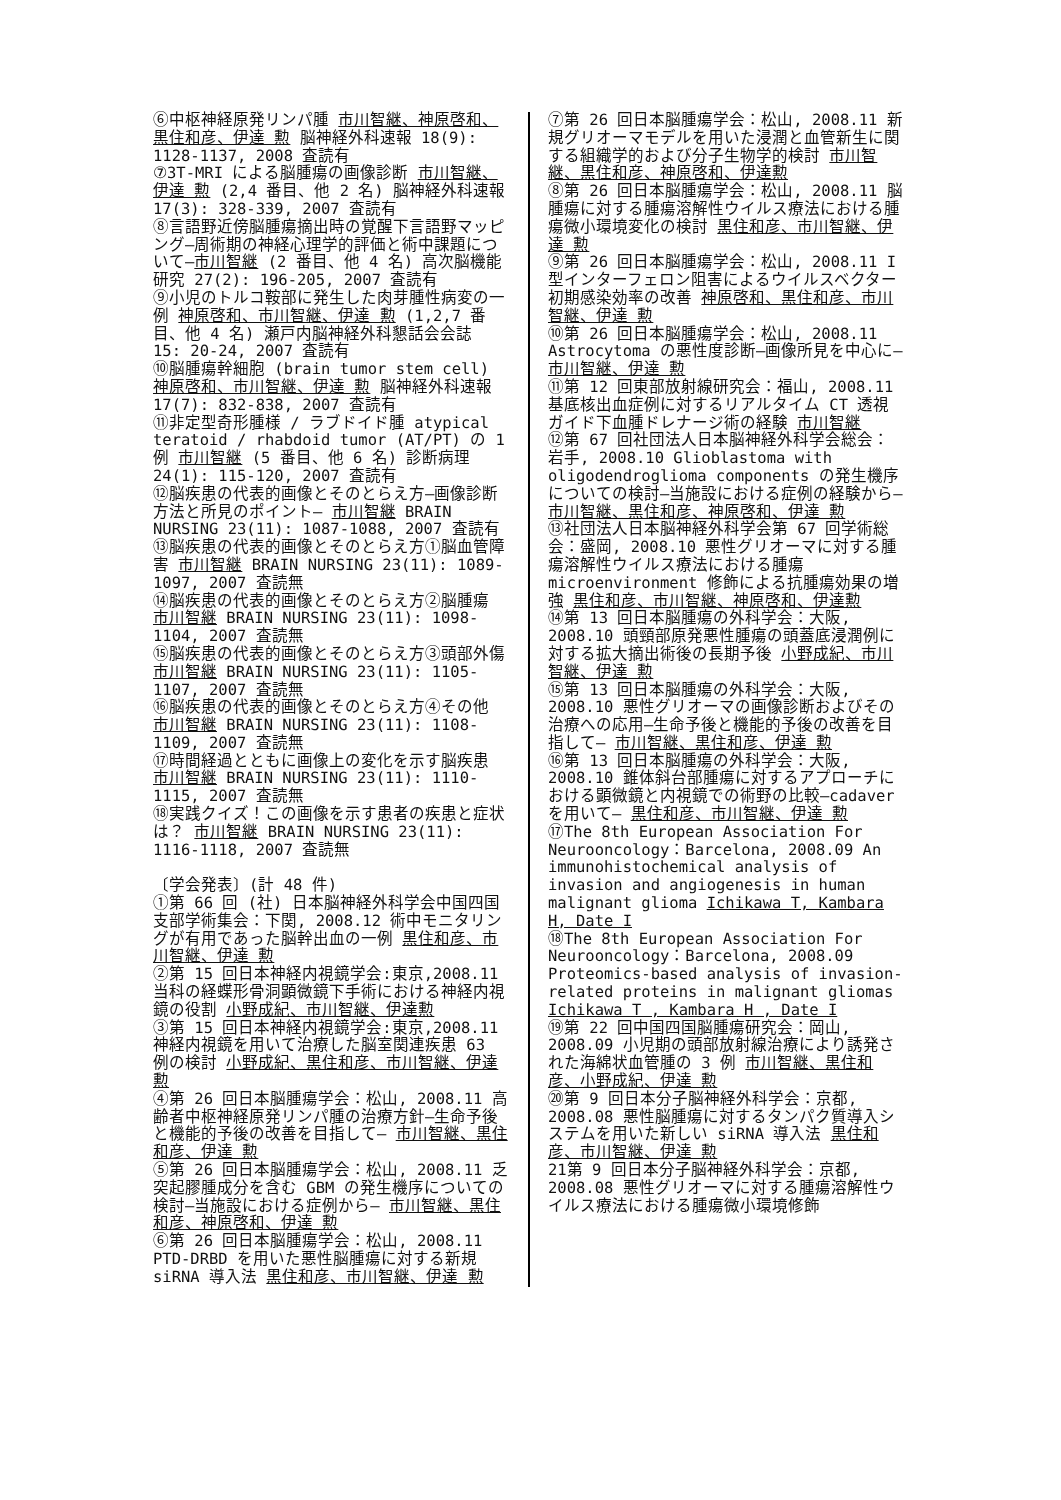⑥中枢神経原発リンパ腫 市川智継、神原啓和、黒住和彦、伊達 勲 脳神経外科速報 18(9): 1128-1137, 2008 査読有
⑦3T-MRI による脳腫瘍の画像診断 市川智継、伊達 勲 (2,4 番目、他 2 名) 脳神経外科速報 17(3): 328-339, 2007 査読有
⑧言語野近傍脳腫瘍摘出時の覚醒下言語野マッピング―周術期の神経心理学的評価と術中課題について―市川智継 (2 番目、他 4 名) 高次脳機能研究 27(2): 196-205, 2007 査読有
⑨小児のトルコ鞍部に発生した肉芽腫性病変の一例 神原啓和、市川智継、伊達 勲 (1,2,7 番目、他 4 名) 瀬戸内脳神経外科懇話会会誌 15: 20-24, 2007 査読有
⑩脳腫瘍幹細胞 (brain tumor stem cell) 神原啓和、市川智継、伊達 勲 脳神経外科速報 17(7): 832-838, 2007 査読有
⑪非定型奇形腫様 / ラブドイド腫 atypical teratoid / rhabdoid tumor (AT/PT) の 1 例 市川智継 (5 番目、他 6 名) 診断病理 24(1): 115-120, 2007 査読有
⑫脳疾患の代表的画像とそのとらえ方―画像診断方法と所見のポイント― 市川智継 BRAIN NURSING 23(11): 1087-1088, 2007 査読有
⑬脳疾患の代表的画像とそのとらえ方①脳血管障害 市川智継 BRAIN NURSING 23(11): 1089-1097, 2007 査読無
⑭脳疾患の代表的画像とそのとらえ方②脳腫瘍 市川智継 BRAIN NURSING 23(11): 1098-1104, 2007 査読無
⑮脳疾患の代表的画像とそのとらえ方③頭部外傷 市川智継 BRAIN NURSING 23(11): 1105-1107, 2007 査読無
⑯脳疾患の代表的画像とそのとらえ方④その他 市川智継 BRAIN NURSING 23(11): 1108-1109, 2007 査読無
⑰時間経過とともに画像上の変化を示す脳疾患 市川智継 BRAIN NURSING 23(11): 1110-1115, 2007 査読無
⑱実践クイズ！この画像を示す患者の疾患と症状は？ 市川智継 BRAIN NURSING 23(11): 1116-1118, 2007 査読無
〔学会発表〕(計 48 件)
①第 66 回 (社) 日本脳神経外科学会中国四国支部学術集会：下関, 2008.12 術中モニタリングが有用であった脳幹出血の一例 黒住和彦、市川智継、伊達 勲
②第 15 回日本神経内視鏡学会:東京,2008.11 当科の経蝶形骨洞顕微鏡下手術における神経内視鏡の役割 小野成紀、市川智継、伊達勲
③第 15 回日本神経内視鏡学会:東京,2008.11 神経内視鏡を用いて治療した脳室関連疾患 63 例の検討 小野成紀、黒住和彦、市川智継、伊達 勲
④第 26 回日本脳腫瘍学会：松山, 2008.11 高齢者中枢神経原発リンパ腫の治療方針―生命予後と機能的予後の改善を目指して― 市川智継、黒住和彦、伊達 勲
⑤第 26 回日本脳腫瘍学会：松山, 2008.11 乏突起膠腫成分を含む GBM の発生機序についての検討―当施設における症例から― 市川智継、黒住和彦、神原啓和、伊達 勲
⑥第 26 回日本脳腫瘍学会：松山, 2008.11 PTD-DRBD を用いた悪性脳腫瘍に対する新規 siRNA 導入法 黒住和彦、市川智継、伊達 勲
⑦第 26 回日本脳腫瘍学会：松山, 2008.11 新規グリオーマモデルを用いた浸潤と血管新生に関する組織学的および分子生物学的検討 市川智継、黒住和彦、神原啓和、伊達勲
⑧第 26 回日本脳腫瘍学会：松山, 2008.11 脳腫瘍に対する腫瘍溶解性ウイルス療法における腫瘍微小環境変化の検討 黒住和彦、市川智継、伊達 勲
⑨第 26 回日本脳腫瘍学会：松山, 2008.11 I 型インターフェロン阻害によるウイルスベクター初期感染効率の改善 神原啓和、黒住和彦、市川智継、伊達 勲
⑩第 26 回日本脳腫瘍学会：松山, 2008.11 Astrocytoma の悪性度診断―画像所見を中心に― 市川智継、伊達 勲
⑪第 12 回東部放射線研究会：福山, 2008.11 基底核出血症例に対するリアルタイム CT 透視ガイド下血腫ドレナージ術の経験 市川智継
⑫第 67 回社団法人日本脳神経外科学会総会：岩手, 2008.10 Glioblastoma with oligodendroglioma components の発生機序についての検討―当施設における症例の経験から― 市川智継、黒住和彦、神原啓和、伊達 勲
⑬社団法人日本脳神経外科学会第 67 回学術総会：盛岡, 2008.10 悪性グリオーマに対する腫瘍溶解性ウイルス療法における腫瘍 microenvironment 修飾による抗腫瘍効果の増強 黒住和彦、市川智継、神原啓和、伊達勲
⑭第 13 回日本脳腫瘍の外科学会：大阪, 2008.10 頭頸部原発悪性腫瘍の頭蓋底浸潤例に対する拡大摘出術後の長期予後 小野成紀、市川智継、伊達 勲
⑮第 13 回日本脳腫瘍の外科学会：大阪, 2008.10 悪性グリオーマの画像診断およびその治療への応用―生命予後と機能的予後の改善を目指して― 市川智継、黒住和彦、伊達 勲
⑯第 13 回日本脳腫瘍の外科学会：大阪, 2008.10 錐体斜台部腫瘍に対するアプローチにおける顕微鏡と内視鏡での術野の比較―cadaver を用いて― 黒住和彦、市川智継、伊達 勲
⑰The 8th European Association For Neurooncology：Barcelona, 2008.09 An immunohistochemical analysis of invasion and angiogenesis in human malignant glioma Ichikawa T, Kambara H, Date I
⑱The 8th European Association For Neurooncology：Barcelona, 2008.09 Proteomics-based analysis of invasion-related proteins in malignant gliomas Ichikawa T , Kambara H , Date I
⑲第 22 回中国四国脳腫瘍研究会：岡山, 2008.09 小児期の頭部放射線治療により誘発された海綿状血管腫の 3 例 市川智継、黒住和彦、小野成紀、伊達 勲
⑳第 9 回日本分子脳神経外科学会：京都, 2008.08 悪性脳腫瘍に対するタンパク質導入システムを用いた新しい siRNA 導入法 黒住和彦、市川智継、伊達 勲
21第 9 回日本分子脳神経外科学会：京都, 2008.08 悪性グリオーマに対する腫瘍溶解性ウイルス療法における腫瘍微小環境修飾